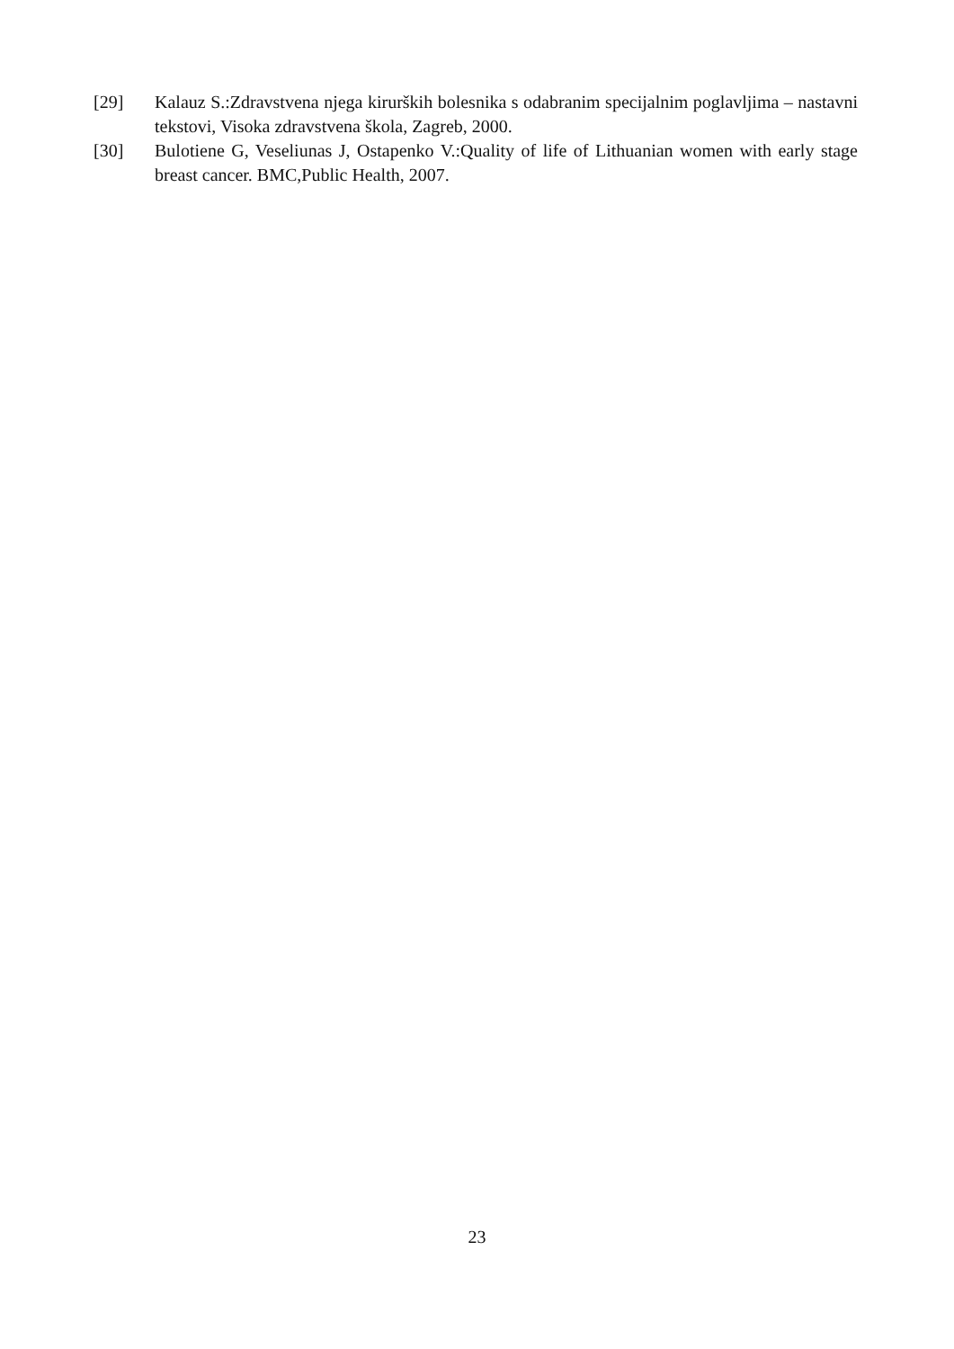[29] Kalauz S.:Zdravstvena njega kirurških bolesnika s odabranim specijalnim poglavljima – nastavni tekstovi, Visoka zdravstvena škola, Zagreb, 2000.
[30] Bulotiene G, Veseliunas J, Ostapenko V.:Quality of life of Lithuanian women with early stage breast cancer. BMC,Public Health, 2007.
23